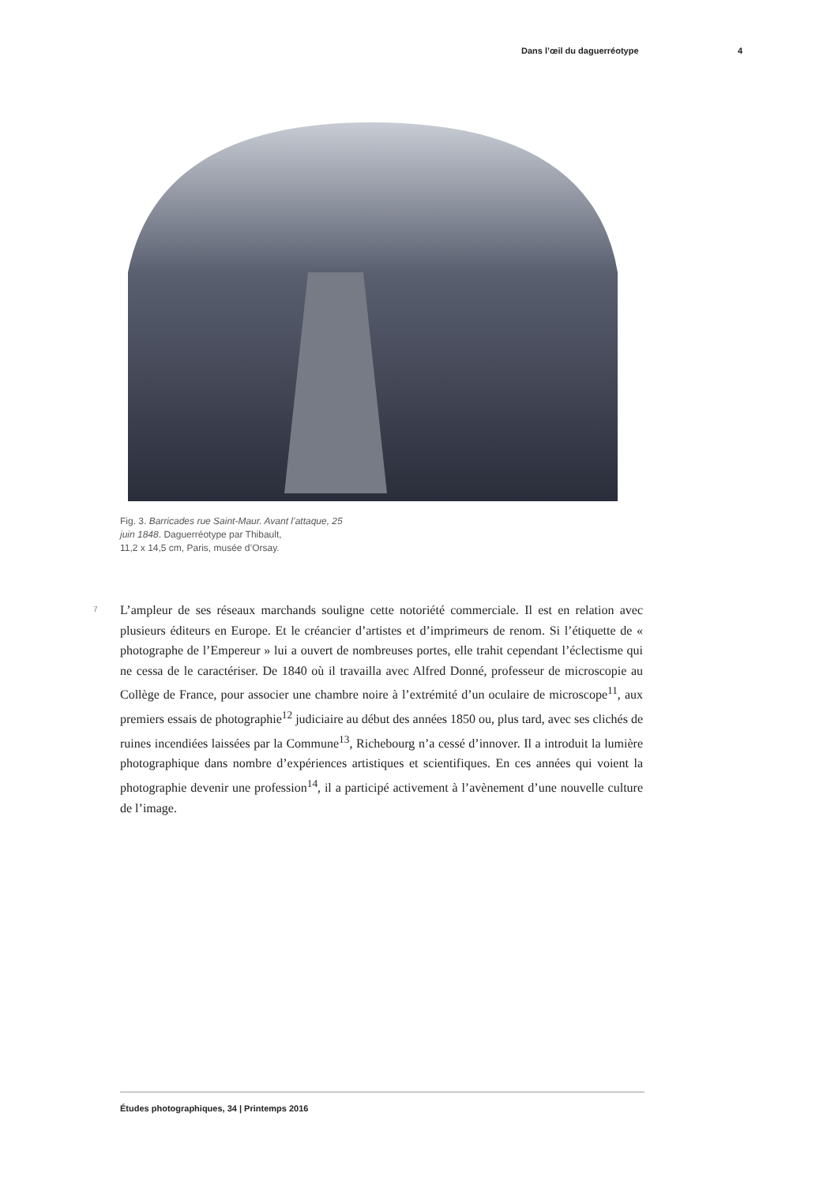Dans l’œil du daguerréotype 4
Fig. 3. Barricades rue Saint-Maur. Avant l’attaque, 25 juin 1848. Daguerréotype par Thibault,
11,2 x 14,5 cm, Paris, musée d’Orsay.
7
L’ampleur de ses réseaux marchands souligne cette notoriété commerciale. Il est en relation avec plusieurs éditeurs en Europe. Et le créancier d’artistes et d’imprimeurs de renom. Si l’étiquette de « photographe de l’Empereur » lui a ouvert de nombreuses portes, elle trahit cependant l’éclectisme qui ne cessa de le caractériser. De 1840 où il travailla avec Alfred Donné, professeur de microscopie au Collège de France, pour associer une chambre noire à l’extrémité d’un oculaire de microscope<sup>11</sup>, aux premiers essais de photographie<sup>12</sup> judiciaire au début des années 1850 ou, plus tard, avec ses clichés de ruines incendiées laissées par la Commune<sup>13</sup>, Richebourg n’a cessé d’innover. Il a introduit la lumière photographique dans nombre d’expériences artistiques et scientifiques. En ces années qui voient la photographie devenir une profession<sup>14</sup>, il a participé activement à l’avènement d’une nouvelle culture de l’image.
Études photographiques, 34 | Printemps 2016